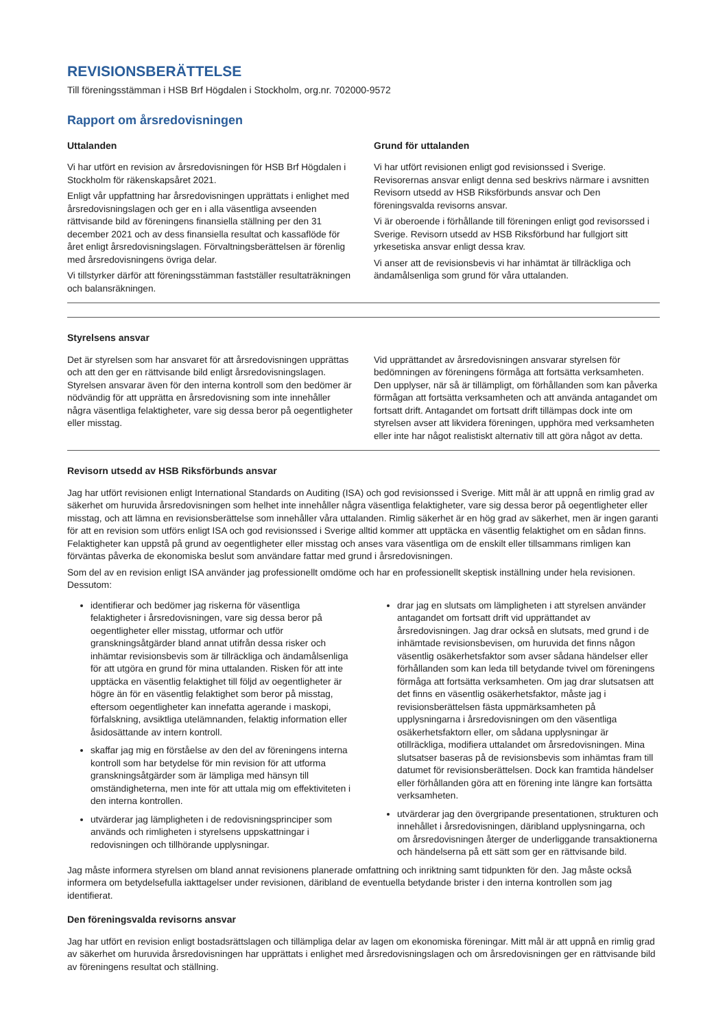REVISIONSBERÄTTELSE
Till föreningsstämman i HSB Brf Högdalen i Stockholm, org.nr. 702000-9572
Rapport om årsredovisningen
Uttalanden
Vi har utfört en revision av årsredovisningen för HSB Brf Högdalen i Stockholm för räkenskapsåret 2021.
Enligt vår uppfattning har årsredovisningen upprättats i enlighet med årsredovisningslagen och ger en i alla väsentliga avseenden rättvisande bild av föreningens finansiella ställning per den 31 december 2021 och av dess finansiella resultat och kassaflöde för året enligt årsredovisningslagen. Förvaltningsberättelsen är förenlig med årsredovisningens övriga delar.
Vi tillstyrker därför att föreningsstämman fastställer resultaträkningen och balansräkningen.
Grund för uttalanden
Vi har utfört revisionen enligt god revisionssed i Sverige. Revisorernas ansvar enligt denna sed beskrivs närmare i avsnitten Revisorn utsedd av HSB Riksförbunds ansvar och Den föreningsvalda revisorns ansvar.
Vi är oberoende i förhållande till föreningen enligt god revisorssed i Sverige. Revisorn utsedd av HSB Riksförbund har fullgjort sitt yrkesetiska ansvar enligt dessa krav.
Vi anser att de revisionsbevis vi har inhämtat är tillräckliga och ändamålsenliga som grund för våra uttalanden.
Styrelsens ansvar
Det är styrelsen som har ansvaret för att årsredovisningen upprättas och att den ger en rättvisande bild enligt årsredovisningslagen. Styrelsen ansvarar även för den interna kontroll som den bedömer är nödvändig för att upprätta en årsredovisning som inte innehåller några väsentliga felaktigheter, vare sig dessa beror på oegentligheter eller misstag.
Vid upprättandet av årsredovisningen ansvarar styrelsen för bedömningen av föreningens förmåga att fortsätta verksamheten. Den upplyser, när så är tillämpligt, om förhållanden som kan påverka förmågan att fortsätta verksamheten och att använda antagandet om fortsatt drift. Antagandet om fortsatt drift tillämpas dock inte om styrelsen avser att likvidera föreningen, upphöra med verksamheten eller inte har något realistiskt alternativ till att göra något av detta.
Revisorn utsedd av HSB Riksförbunds ansvar
Jag har utfört revisionen enligt International Standards on Auditing (ISA) och god revisionssed i Sverige. Mitt mål är att uppnå en rimlig grad av säkerhet om huruvida årsredovisningen som helhet inte innehåller några väsentliga felaktigheter, vare sig dessa beror på oegentligheter eller misstag, och att lämna en revisionsberättelse som innehåller våra uttalanden. Rimlig säkerhet är en hög grad av säkerhet, men är ingen garanti för att en revision som utförs enligt ISA och god revisionssed i Sverige alltid kommer att upptäcka en väsentlig felaktighet om en sådan finns. Felaktigheter kan uppstå på grund av oegentligheter eller misstag och anses vara väsentliga om de enskilt eller tillsammans rimligen kan förväntas påverka de ekonomiska beslut som användare fattar med grund i årsredovisningen.
Som del av en revision enligt ISA använder jag professionellt omdöme och har en professionellt skeptisk inställning under hela revisionen. Dessutom:
identifierar och bedömer jag riskerna för väsentliga felaktigheter i årsredovisningen, vare sig dessa beror på oegentligheter eller misstag, utformar och utför granskningsåtgärder bland annat utifrån dessa risker och inhämtar revisionsbevis som är tillräckliga och ändamålsenliga för att utgöra en grund för mina uttalanden. Risken för att inte upptäcka en väsentlig felaktighet till följd av oegentligheter är högre än för en väsentlig felaktighet som beror på misstag, eftersom oegentligheter kan innefatta agerande i maskopi, förfalskning, avsiktliga utelämnanden, felaktig information eller åsidosättande av intern kontroll.
skaffar jag mig en förståelse av den del av föreningens interna kontroll som har betydelse för min revision för att utforma granskningsåtgärder som är lämpliga med hänsyn till omständigheterna, men inte för att uttala mig om effektiviteten i den interna kontrollen.
utvärderar jag lämpligheten i de redovisningsprinciper som används och rimligheten i styrelsens uppskattningar i redovisningen och tillhörande upplysningar.
drar jag en slutsats om lämpligheten i att styrelsen använder antagandet om fortsatt drift vid upprättandet av årsredovisningen. Jag drar också en slutsats, med grund i de inhämtade revisionsbevisen, om huruvida det finns någon väsentlig osäkerhetsfaktor som avser sådana händelser eller förhållanden som kan leda till betydande tvivel om föreningens förmåga att fortsätta verksamheten. Om jag drar slutsatsen att det finns en väsentlig osäkerhetsfaktor, måste jag i revisionsberättelsen fästa uppmärksamheten på upplysningarna i årsredovisningen om den väsentliga osäkerhetsfaktorn eller, om sådana upplysningar är otillräckliga, modifiera uttalandet om årsredovisningen. Mina slutsatser baseras på de revisionsbevis som inhämtas fram till datumet för revisionsberättelsen. Dock kan framtida händelser eller förhållanden göra att en förening inte längre kan fortsätta verksamheten.
utvärderar jag den övergripande presentationen, strukturen och innehållet i årsredovisningen, däribland upplysningarna, och om årsredovisningen återger de underliggande transaktionerna och händelserna på ett sätt som ger en rättvisande bild.
Jag måste informera styrelsen om bland annat revisionens planerade omfattning och inriktning samt tidpunkten för den. Jag måste också informera om betydelsefulla iakttagelser under revisionen, däribland de eventuella betydande brister i den interna kontrollen som jag identifierat.
Den föreningsvalda revisorns ansvar
Jag har utfört en revision enligt bostadsrättslagen och tillämpliga delar av lagen om ekonomiska föreningar. Mitt mål är att uppnå en rimlig grad av säkerhet om huruvida årsredovisningen har upprättats i enlighet med årsredovisningslagen och om årsredovisningen ger en rättvisande bild av föreningens resultat och ställning.